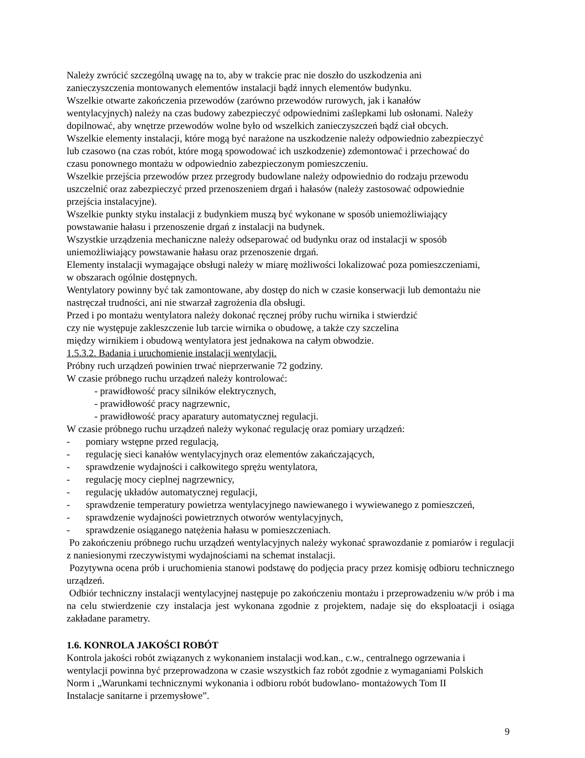Należy zwrócić szczególną uwagę na to, aby w trakcie prac nie doszło do uszkodzenia ani
zanieczyszczenia montowanych elementów instalacji bądź innych elementów budynku.
Wszelkie otwarte zakończenia przewodów (zarówno przewodów rurowych, jak i kanałów
wentylacyjnych) należy na czas budowy zabezpieczyć odpowiednimi zaślepkami lub osłonami. Należy
dopilnować, aby wnętrze przewodów wolne było od wszelkich zanieczyszczeń bądź ciał obcych.
Wszelkie elementy instalacji, które mogą być narażone na uszkodzenie należy odpowiednio zabezpieczyć
lub czasowo (na czas robót, które mogą spowodować ich uszkodzenie) zdemontować i przechować do
czasu ponownego montażu w odpowiednio zabezpieczonym pomieszczeniu.
Wszelkie przejścia przewodów przez przegrody budowlane należy odpowiednio do rodzaju przewodu
uszczelnić oraz zabezpieczyć przed przenoszeniem drgań i hałasów (należy zastosować odpowiednie
przejścia instalacyjne).
Wszelkie punkty styku instalacji z budynkiem muszą być wykonane w sposób uniemożliwiający
powstawanie hałasu i przenoszenie drgań z instalacji na budynek.
Wszystkie urządzenia mechaniczne należy odseparować od budynku oraz od instalacji w sposób
uniemożliwiający powstawanie hałasu oraz przenoszenie drgań.
Elementy instalacji wymagające obsługi należy w miarę możliwości lokalizować poza pomieszczeniami,
w obszarach ogólnie dostępnych.
Wentylatory powinny być tak zamontowane, aby dostęp do nich w czasie konserwacji lub demontażu nie
nastręczał trudności, ani nie stwarzał zagrożenia dla obsługi.
Przed i po montażu wentylatora należy dokonać ręcznej próby ruchu wirnika i stwierdzić
czy nie występuje zakleszczenie lub tarcie wirnika o obudowę, a także czy szczelina
między wirnikiem i obudową wentylatora jest jednakowa na całym obwodzie.
1.5.3.2. Badania i uruchomienie instalacji wentylacji.
Próbny ruch urządzeń powinien trwać nieprzerwanie 72 godziny.
W czasie próbnego ruchu urządzeń należy kontrolować:
- prawidłowość pracy silników elektrycznych,
- prawidłowość pracy nagrzewnic,
- prawidłowość pracy aparatury automatycznej regulacji.
W czasie próbnego ruchu urządzeń należy wykonać regulację oraz pomiary urządzeń:
- pomiary wstępne przed regulacją,
- regulację sieci kanałów wentylacyjnych oraz elementów zakańczających,
- sprawdzenie wydajności i całkowitego sprężu wentylatora,
- regulację mocy cieplnej nagrzewnicy,
- regulację układów automatycznej regulacji,
- sprawdzenie temperatury powietrza wentylacyjnego nawiewanego i wywiewanego z pomieszczeń,
- sprawdzenie wydajności powietrznych otworów wentylacyjnych,
- sprawdzenie osiąganego natężenia hałasu w pomieszczeniach.
Po zakończeniu próbnego ruchu urządzeń wentylacyjnych należy wykonać sprawozdanie z pomiarów i regulacji z naniesionymi rzeczywistymi wydajnościami na schemat instalacji.
Pozytywna ocena prób i uruchomienia stanowi podstawę do podjęcia pracy przez komisję odbioru technicznego urządzeń.
Odbiór techniczny instalacji wentylacyjnej następuje po zakończeniu montażu i przeprowadzeniu w/w prób i ma na celu stwierdzenie czy instalacja jest wykonana zgodnie z projektem, nadaje się do eksploatacji i osiąga zakładane parametry.
1.6. KONROLA JAKOŚCI ROBÓT
Kontrola jakości robót związanych z wykonaniem instalacji wod.kan., c.w., centralnego ogrzewania i
wentylacji powinna być przeprowadzona w czasie wszystkich faz robót zgodnie z wymaganiami Polskich
Norm i „Warunkami technicznymi wykonania i odbioru robót budowlano- montażowych Tom II
Instalacje sanitarne i przemysłowe”.
9